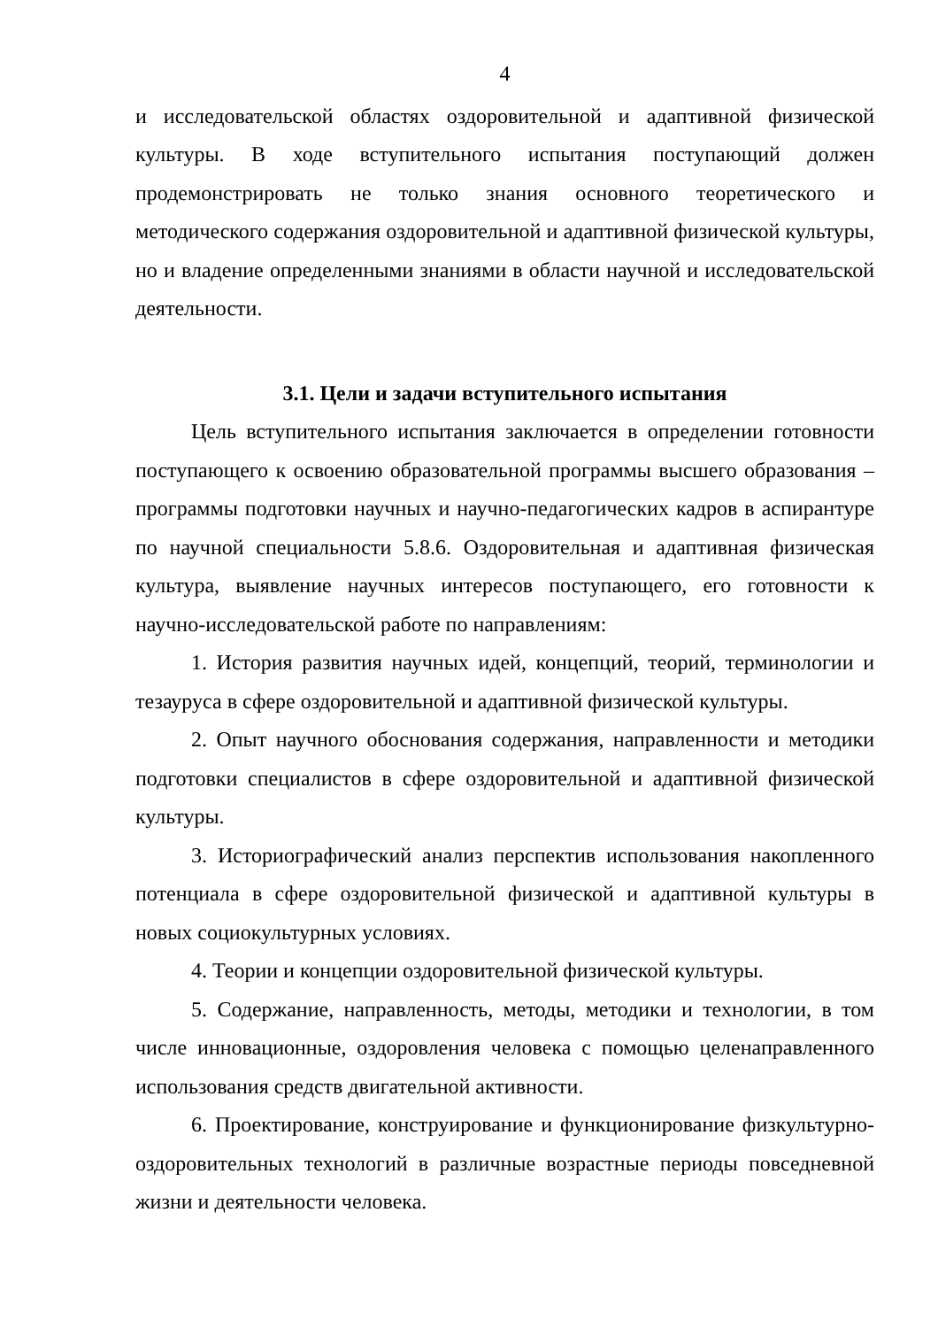4
и исследовательской областях оздоровительной и адаптивной физической культуры. В ходе вступительного испытания поступающий должен продемонстрировать не только знания основного теоретического и методического содержания оздоровительной и адаптивной физической культуры, но и владение определенными знаниями в области научной и исследовательской деятельности.
3.1. Цели и задачи вступительного испытания
Цель вступительного испытания заключается в определении готовности поступающего к освоению образовательной программы высшего образования – программы подготовки научных и научно-педагогических кадров в аспирантуре по научной специальности 5.8.6. Оздоровительная и адаптивная физическая культура, выявление научных интересов поступающего, его готовности к научно-исследовательской работе по направлениям:
1. История развития научных идей, концепций, теорий, терминологии и тезауруса в сфере оздоровительной и адаптивной физической культуры.
2. Опыт научного обоснования содержания, направленности и методики подготовки специалистов в сфере оздоровительной и адаптивной физической культуры.
3. Историографический анализ перспектив использования накопленного потенциала в сфере оздоровительной физической и адаптивной культуры в новых социокультурных условиях.
4. Теории и концепции оздоровительной физической культуры.
5. Содержание, направленность, методы, методики и технологии, в том числе инновационные, оздоровления человека с помощью целенаправленного использования средств двигательной активности.
6. Проектирование, конструирование и функционирование физкультурно-оздоровительных технологий в различные возрастные периоды повседневной жизни и деятельности человека.